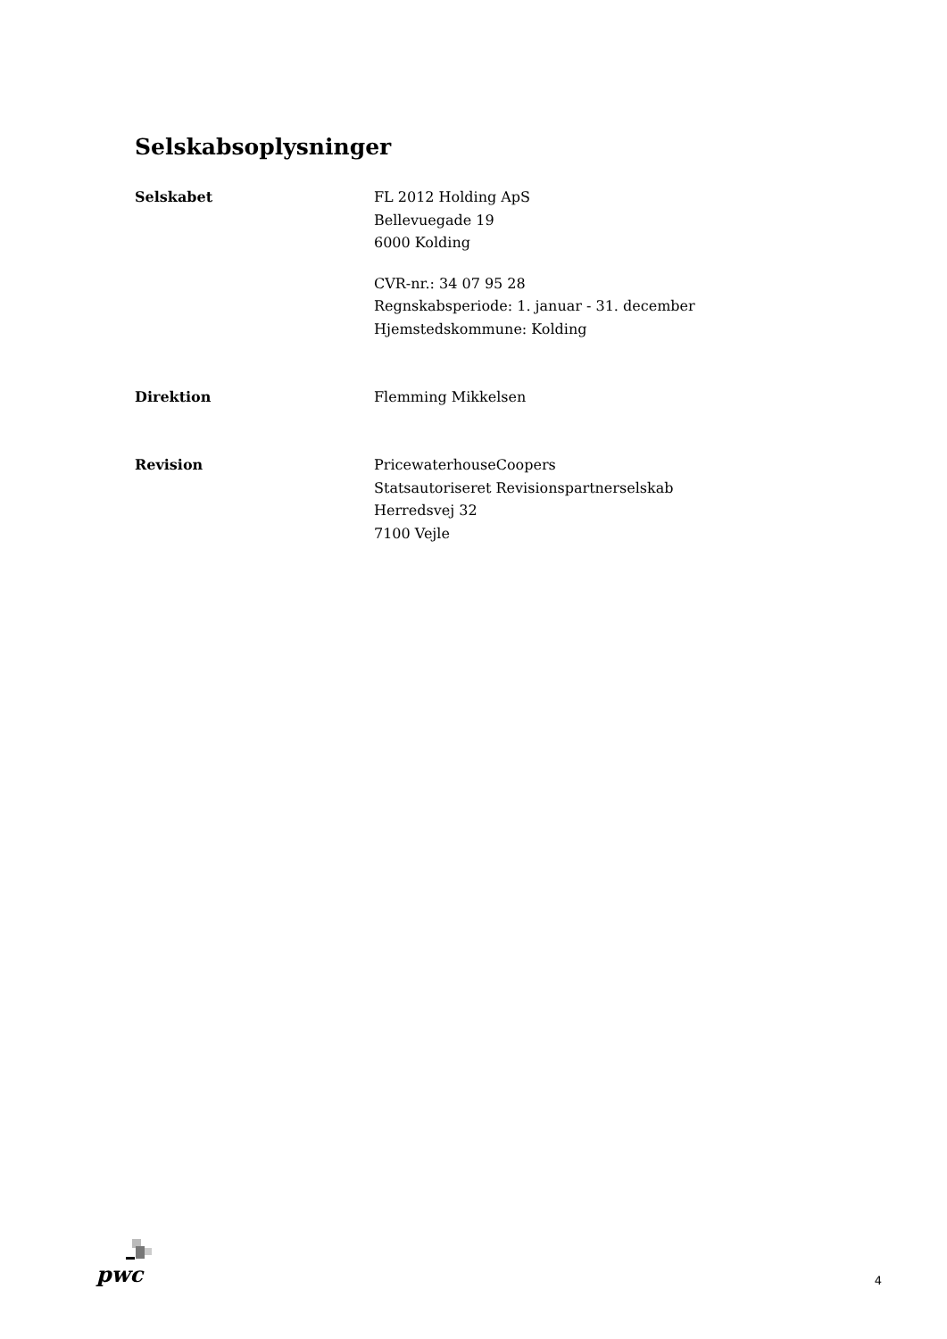Selskabsoplysninger
Selskabet FL 2012 Holding ApS
Bellevuegade 19
6000 Kolding
CVR-nr.: 34 07 95 28
Regnskabsperiode: 1. januar - 31. december
Hjemstedskommune: Kolding
Direktion Flemming Mikkelsen
Revision PricewaterhouseCoopers
Statsautoriseret Revisionspartnerselskab
Herredsvej 32
7100 Vejle
pwc
4